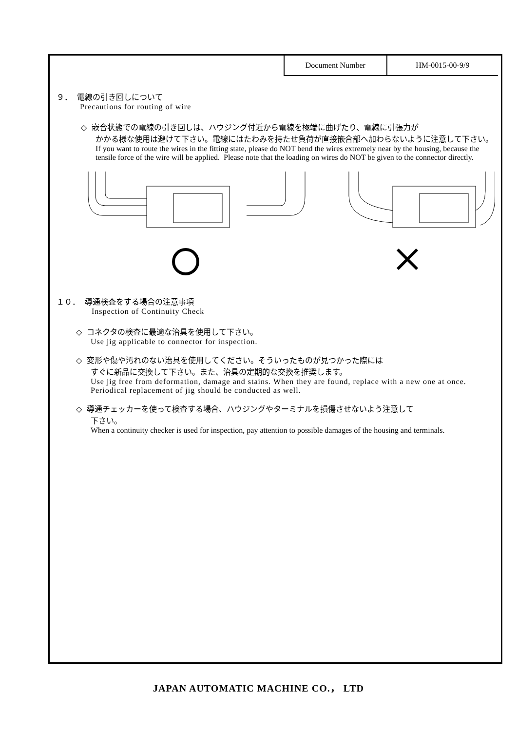| Document Number | HM-0015-00-9/9 |
９． 電線の引き回しについて
Precautions for routing of wire
◇ 嵌合状態での電線の引き回しは、ハウジング付近から電線を極端に曲げたり、電線に引張力が
かかる様な使用は避けて下さい。電線にはたわみを持たせ負荷が直接篏合部へ加わらないように注意して下さい。
If you want to route the wires in the fitting state, please do NOT bend the wires extremely near by the housing, because the tensile force of the wire will be applied. Please note that the loading on wires do NOT be given to the connector directly.
１０． 導通検査をする場合の注意事項
Inspection of Continuity Check
◇ コネクタの検査に最適な治具を使用して下さい。
Use jig applicable to connector for inspection.
◇ 変形や傷や汚れのない治具を使用してください。そういったものが見つかった際には
すぐに新品に交換して下さい。また、治具の定期的な交換を推奨します。
Use jig free from deformation, damage and stains. When they are found, replace with a new one at once. Periodical replacement of jig should be conducted as well.
◇ 導通チェッカーを使って検査する場合、ハウジングやターミナルを損傷させないよう注意して
下さい。
When a continuity checker is used for inspection, pay attention to possible damages of the housing and terminals.
JAPAN AUTOMATIC MACHINE CO.， LTD